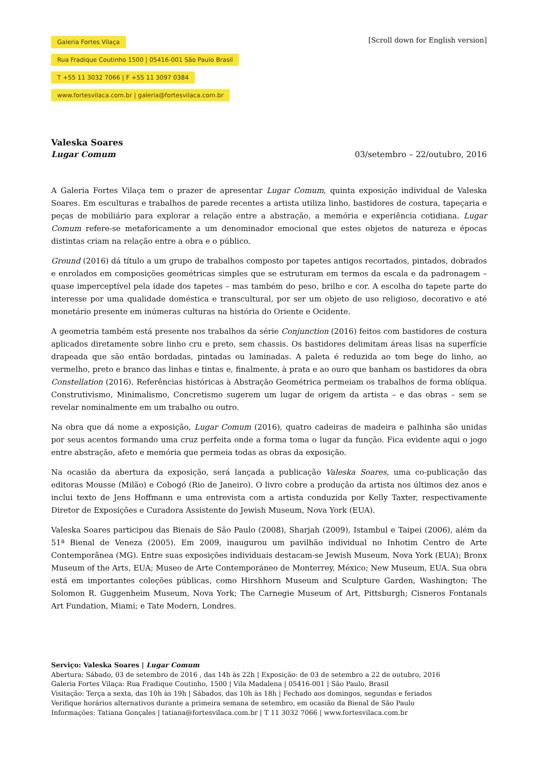Galeria Fortes Vilaça
Rua Fradique Coutinho 1500 | 05416-001 São Paulo Brasil
T +55 11 3032 7066 | F +55 11 3097 0384
www.fortesvilaca.com.br | galeria@fortesvilaca.com.br
[Scroll down for English version]
Valeska Soares
Lugar Comum 03/setembro – 22/outubro, 2016
A Galeria Fortes Vilaça tem o prazer de apresentar Lugar Comum, quinta exposição individual de Valeska Soares. Em esculturas e trabalhos de parede recentes a artista utiliza linho, bastidores de costura, tapeçaria e peças de mobiliário para explorar a relação entre a abstração, a memória e experiência cotidiana. Lugar Comum refere-se metaforicamente a um denominador emocional que estes objetos de natureza e épocas distintas criam na relação entre a obra e o público.
Ground (2016) dá título a um grupo de trabalhos composto por tapetes antigos recortados, pintados, dobrados e enrolados em composições geométricas simples que se estruturam em termos da escala e da padronagem – quase imperceptível pela idade dos tapetes – mas também do peso, brilho e cor. A escolha do tapete parte do interesse por uma qualidade doméstica e transcultural, por ser um objeto de uso religioso, decorativo e até monetário presente em inúmeras culturas na história do Oriente e Ocidente.
A geometria também está presente nos trabalhos da série Conjunction (2016) feitos com bastidores de costura aplicados diretamente sobre linho cru e preto, sem chassis. Os bastidores delimitam áreas lisas na superfície drapeada que são então bordadas, pintadas ou laminadas. A paleta é reduzida ao tom bege do linho, ao vermelho, preto e branco das linhas e tintas e, finalmente, à prata e ao ouro que banham os bastidores da obra Constellation (2016). Referências históricas à Abstração Geométrica permeiam os trabalhos de forma oblíqua. Construtivismo, Minimalismo, Concretismo sugerem um lugar de origem da artista – e das obras – sem se revelar nominalmente em um trabalho ou outro.
Na obra que dá nome a exposição, Lugar Comum (2016), quatro cadeiras de madeira e palhinha são unidas por seus acentos formando uma cruz perfeita onde a forma toma o lugar da função. Fica evidente aqui o jogo entre abstração, afeto e memória que permeia todas as obras da exposição.
Na ocasião da abertura da exposição, será lançada a publicação Valeska Soares, uma co-publicação das editoras Mousse (Milão) e Cobogó (Rio de Janeiro). O livro cobre a produção da artista nos últimos dez anos e inclui texto de Jens Hoffmann e uma entrevista com a artista conduzida por Kelly Taxter, respectivamente Diretor de Exposições e Curadora Assistente do Jewish Museum, Nova York (EUA).
Valeska Soares participou das Bienais de São Paulo (2008), Sharjah (2009), Istambul e Taipei (2006), além da 51ª Bienal de Veneza (2005). Em 2009, inaugurou um pavilhão individual no Inhotim Centro de Arte Contemporânea (MG). Entre suas exposições individuais destacam-se Jewish Museum, Nova York (EUA); Bronx Museum of the Arts, EUA; Museo de Arte Contemporáneo de Monterrey, México; New Museum, EUA. Sua obra está em importantes coleções públicas, como Hirshhorn Museum and Sculpture Garden, Washington; The Solomon R. Guggenheim Museum, Nova York; The Carnegie Museum of Art, Pittsburgh; Cisneros Fontanals Art Fundation, Miami; e Tate Modern, Londres.
Serviço: Valeska Soares | Lugar Comum
Abertura: Sábado, 03 de setembro de 2016 , das 14h às 22h | Exposição: de 03 de setembro a 22 de outubro, 2016
Galeria Fortes Vilaça: Rua Fradique Coutinho, 1500 | Vila Madalena | 05416-001 | São Paulo, Brasil
Visitação: Terça a sexta, das 10h às 19h | Sábados, das 10h às 18h | Fechado aos domingos, segundas e feriados
Verifique horários alternativos durante a primeira semana de setembro, em ocasião da Bienal de São Paulo
Informações: Tatiana Gonçales | tatiana@fortesvilaca.com.br | T 11 3032 7066 | www.fortesvilaca.com.br